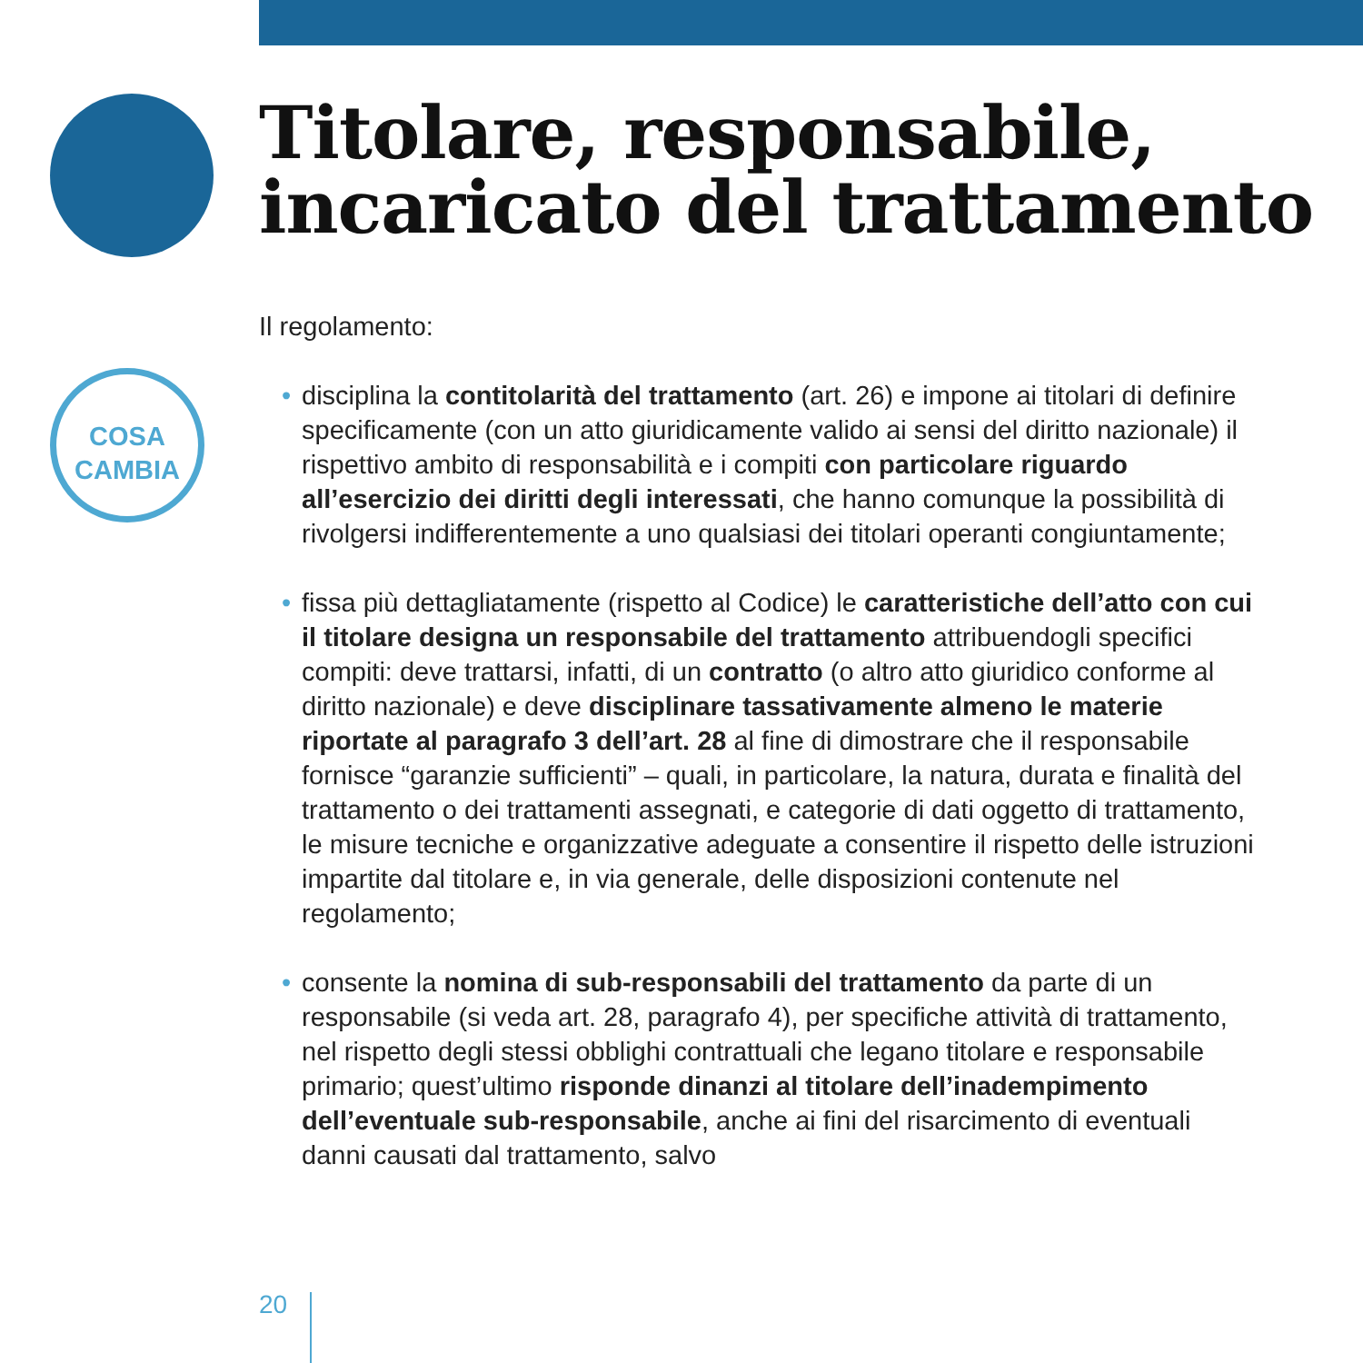COSA
CAMBIA
Titolare, responsabile,
incaricato del trattamento
Il regolamento:
• disciplina la contitolarità del trattamento (art. 26) e impone ai titolari di definire specificamente (con un atto giuridicamente valido ai sensi del diritto nazionale) il rispettivo ambito di responsabilità e i compiti con particolare riguardo all’esercizio dei diritti degli interessati, che hanno comunque la possibilità di rivolgersi indifferentemente a uno qualsiasi dei titolari operanti congiuntamente;
• fissa più dettagliatamente (rispetto al Codice) le caratteristiche dell’atto con cui il titolare designa un responsabile del trattamento attribuendogli specifici compiti: deve trattarsi, infatti, di un contratto (o altro atto giuridico conforme al diritto nazionale) e deve disciplinare tassativamente almeno le materie riportate al paragrafo 3 dell’art. 28 al fine di dimostrare che il responsabile fornisce “garanzie sufficienti” – quali, in particolare, la natura, durata e finalità del trattamento o dei trattamenti assegnati, e categorie di dati oggetto di trattamento, le misure tecniche e organizzative adeguate a consentire il rispetto delle istruzioni impartite dal titolare e, in via generale, delle disposizioni contenute nel regolamento;
• consente la nomina di sub-responsabili del trattamento da parte di un responsabile (si veda art. 28, paragrafo 4), per specifiche attività di trattamento, nel rispetto degli stessi obblighi contrattuali che legano titolare e responsabile primario; quest’ultimo risponde dinanzi al titolare dell’inadempimento dell’eventuale sub-responsabile, anche ai fini del risarcimento di eventuali danni causati dal trattamento, salvo
20